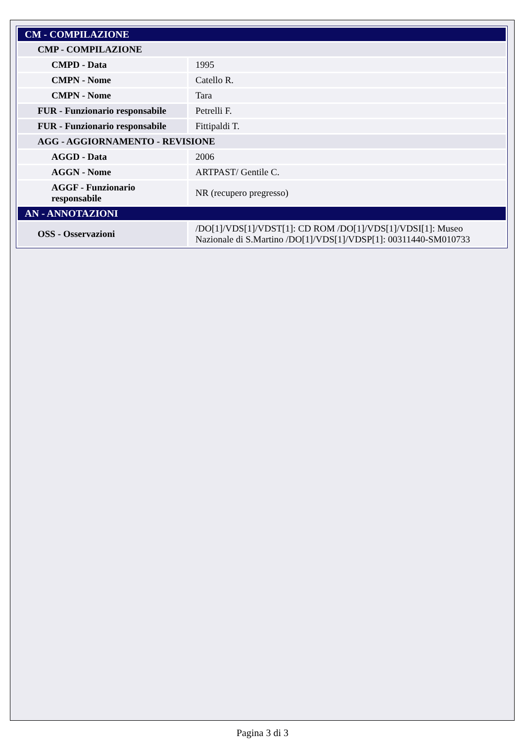| CM - COMPILAZIONE | |
| CMP - COMPILAZIONE | |
| CMPD - Data | 1995 |
| CMPN - Nome | Catello R. |
| CMPN - Nome | Tara |
| FUR - Funzionario responsabile | Petrelli F. |
| FUR - Funzionario responsabile | Fittipaldi T. |
| AGG - AGGIORNAMENTO - REVISIONE | |
| AGGD - Data | 2006 |
| AGGN - Nome | ARTPAST/ Gentile C. |
| AGGF - Funzionario responsabile | NR (recupero pregresso) |
| AN - ANNOTAZIONI | |
| OSS - Osservazioni | /DO[1]/VDS[1]/VDST[1]: CD ROM /DO[1]/VDS[1]/VDSI[1]: Museo Nazionale di S.Martino /DO[1]/VDS[1]/VDSP[1]: 00311440-SM010733 |
Pagina 3 di 3